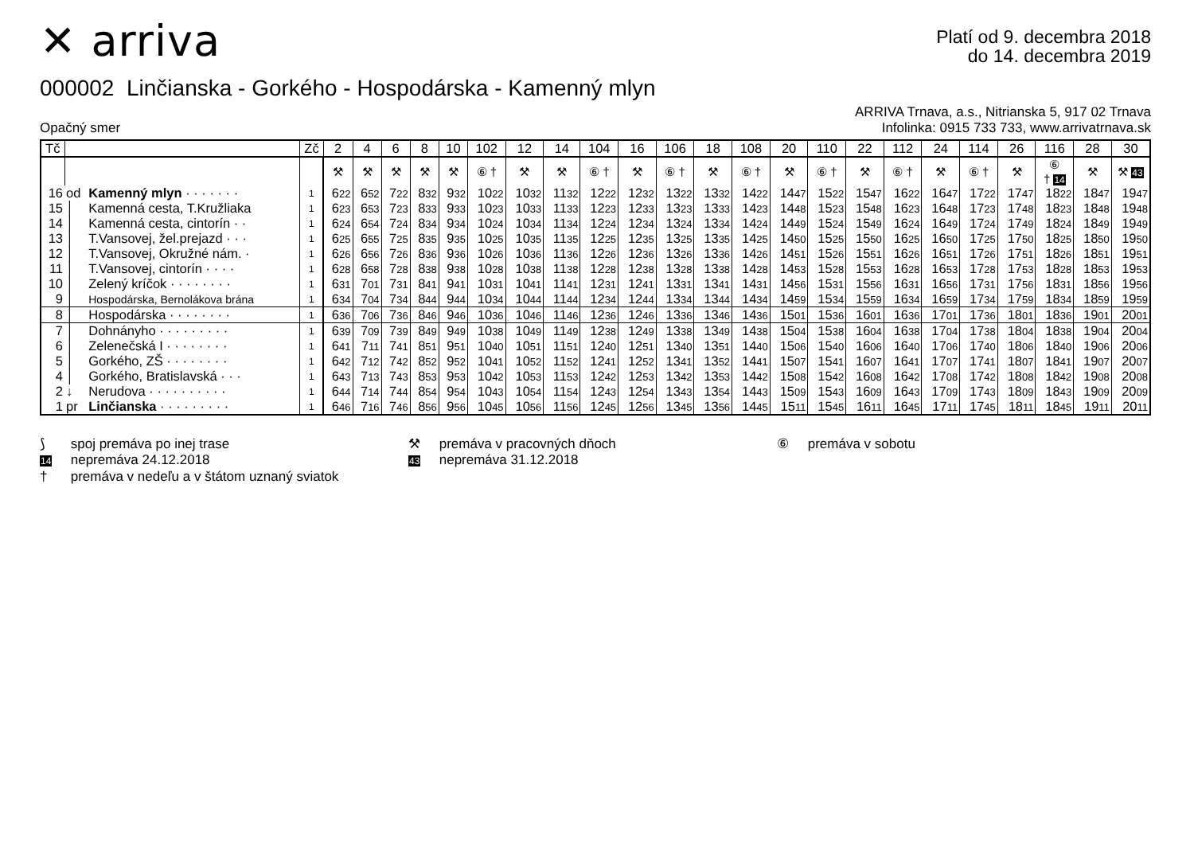✕ arriva
Platí od 9. decembra 2018
do 14. decembra 2019
000002 Linčianska - Gorkého - Hospodárska - Kamenný mlyn
Opačný smer
ARRIVA Trnava, a.s., Nitrianska 5, 917 02 Trnava
Infolinka: 0915 733 733, www.arrivatrnava.sk
| Tč | | | Zč | 2 | 4 | 6 | 8 | 10 | 102 | 12 | 14 | 104 | 16 | 106 | 18 | 108 | 20 | 110 | 22 | 112 | 24 | 114 | 26 | 116 | 28 | 30 |
| --- | --- | --- | --- | --- | --- | --- | --- | --- | --- | --- | --- | --- | --- | --- | --- | --- | --- | --- | --- | --- | --- | --- | --- | --- | --- | --- |
| | | | | ⚒ | ⚒ | ⚒ | ⚒ | ⚒ | ⑥ † | ⚒ | ⚒ | ⑥ † | ⚒ | ⑥ † | ⚒ | ⑥ † | ⚒ | ⑥ † | ⚒ | ⑥ † | ⚒ | ⑥ † | ⚒ | ⑥ † 14 | ⚒ | ⚒ 43 |
| 16 | od | Kamenný mlyn · · · · · · · | 1 | 6 22 | 6 52 | 7 22 | 8 32 | 9 32 | 10 22 | 10 32 | 11 32 | 12 22 | 12 32 | 13 22 | 13 32 | 14 22 | 14 47 | 15 22 | 15 47 | 16 22 | 16 47 | 17 22 | 17 47 | 18 22 | 18 47 | 19 47 |
| 15 | │ | Kamenná cesta, T.Kružliaka | 1 | 6 23 | 6 53 | 7 23 | 8 33 | 9 33 | 10 23 | 10 33 | 11 33 | 12 23 | 12 33 | 13 23 | 13 33 | 14 23 | 14 48 | 15 23 | 15 48 | 16 23 | 16 48 | 17 23 | 17 48 | 18 23 | 18 48 | 19 48 |
| 14 | │ | Kamenná cesta, cintorín · · | 1 | 6 24 | 6 54 | 7 24 | 8 34 | 9 34 | 10 24 | 10 34 | 11 34 | 12 24 | 12 34 | 13 24 | 13 34 | 14 24 | 14 49 | 15 24 | 15 49 | 16 24 | 16 49 | 17 24 | 17 49 | 18 24 | 18 49 | 19 49 |
| 13 | │ | T.Vansovej, žel.prejazd · · · | 1 | 6 25 | 6 55 | 7 25 | 8 35 | 9 35 | 10 25 | 10 35 | 11 35 | 12 25 | 12 35 | 13 25 | 13 35 | 14 25 | 14 50 | 15 25 | 15 50 | 16 25 | 16 50 | 17 25 | 17 50 | 18 25 | 18 50 | 19 50 |
| 12 | │ | T.Vansovej, Okružné nám. · | 1 | 6 26 | 6 56 | 7 26 | 8 36 | 9 36 | 10 26 | 10 36 | 11 36 | 12 26 | 12 36 | 13 26 | 13 36 | 14 26 | 14 51 | 15 26 | 15 51 | 16 26 | 16 51 | 17 26 | 17 51 | 18 26 | 18 51 | 19 51 |
| 11 | │ | T.Vansovej, cintorín · · · · | 1 | 6 28 | 6 58 | 7 28 | 8 38 | 9 38 | 10 28 | 10 38 | 11 38 | 12 28 | 12 38 | 13 28 | 13 38 | 14 28 | 14 53 | 15 28 | 15 53 | 16 28 | 16 53 | 17 28 | 17 53 | 18 28 | 18 53 | 19 53 |
| 10 | │ | Zelený kríčok · · · · · · · · | 1 | 6 31 | 7 01 | 7 31 | 8 41 | 9 41 | 10 31 | 10 41 | 11 41 | 12 31 | 12 41 | 13 31 | 13 41 | 14 31 | 14 56 | 15 31 | 15 56 | 16 31 | 16 56 | 17 31 | 17 56 | 18 31 | 18 56 | 19 56 |
| 9 | │ | Hospodárska, Bernolákova brána | 1 | 6 34 | 7 04 | 7 34 | 8 44 | 9 44 | 10 34 | 10 44 | 11 44 | 12 34 | 12 44 | 13 34 | 13 44 | 14 34 | 14 59 | 15 34 | 15 59 | 16 34 | 16 59 | 17 34 | 17 59 | 18 34 | 18 59 | 19 59 |
| 8 | │ | Hospodárska · · · · · · · · | 1 | 6 36 | 7 06 | 7 36 | 8 46 | 9 46 | 10 36 | 10 46 | 11 46 | 12 36 | 12 46 | 13 36 | 13 46 | 14 36 | 15 01 | 15 36 | 16 01 | 16 36 | 17 01 | 17 36 | 18 01 | 18 36 | 19 01 | 20 01 |
| 7 | │ | Dohnányho · · · · · · · · · | 1 | 6 39 | 7 09 | 7 39 | 8 49 | 9 49 | 10 38 | 10 49 | 11 49 | 12 38 | 12 49 | 13 38 | 13 49 | 14 38 | 15 04 | 15 38 | 16 04 | 16 38 | 17 04 | 17 38 | 18 04 | 18 38 | 19 04 | 20 04 |
| 6 | │ | Zelenečská I · · · · · · · · | 1 | 6 41 | 7 11 | 7 41 | 8 51 | 9 51 | 10 40 | 10 51 | 11 51 | 12 40 | 12 51 | 13 40 | 13 51 | 14 40 | 15 06 | 15 40 | 16 06 | 16 40 | 17 06 | 17 40 | 18 06 | 18 40 | 19 06 | 20 06 |
| 5 | │ | Gorkého, ZŠ · · · · · · · · | 1 | 6 42 | 7 12 | 7 42 | 8 52 | 9 52 | 10 41 | 10 52 | 11 52 | 12 41 | 12 52 | 13 41 | 13 52 | 14 41 | 15 07 | 15 41 | 16 07 | 16 41 | 17 07 | 17 41 | 18 07 | 18 41 | 19 07 | 20 07 |
| 4 | │ | Gorkého, Bratislavská · · · | 1 | 6 43 | 7 13 | 7 43 | 8 53 | 9 53 | 10 42 | 10 53 | 11 53 | 12 42 | 12 53 | 13 42 | 13 53 | 14 42 | 15 08 | 15 42 | 16 08 | 16 42 | 17 08 | 17 42 | 18 08 | 18 42 | 19 08 | 20 08 |
| 2 | ↓ | Nerudova · · · · · · · · · · | 1 | 6 44 | 7 14 | 7 44 | 8 54 | 9 54 | 10 43 | 10 54 | 11 54 | 12 43 | 12 54 | 13 43 | 13 54 | 14 43 | 15 09 | 15 43 | 16 09 | 16 43 | 17 09 | 17 43 | 18 09 | 18 43 | 19 09 | 20 09 |
| 1 | pr | Linčianska · · · · · · · · · | 1 | 6 46 | 7 16 | 7 46 | 8 56 | 9 56 | 10 45 | 10 56 | 11 56 | 12 45 | 12 56 | 13 45 | 13 56 | 14 45 | 15 11 | 15 45 | 16 11 | 16 45 | 17 11 | 17 45 | 18 11 | 18 45 | 19 11 | 20 11 |
⟆ spoj premáva po inej trase
⚒ premáva v pracovných dňoch
⑥ premáva v sobotu
14 nepremáva 24.12.2018
43 nepremáva 31.12.2018
† premáva v nedeľu a v štátom uznaný sviatok